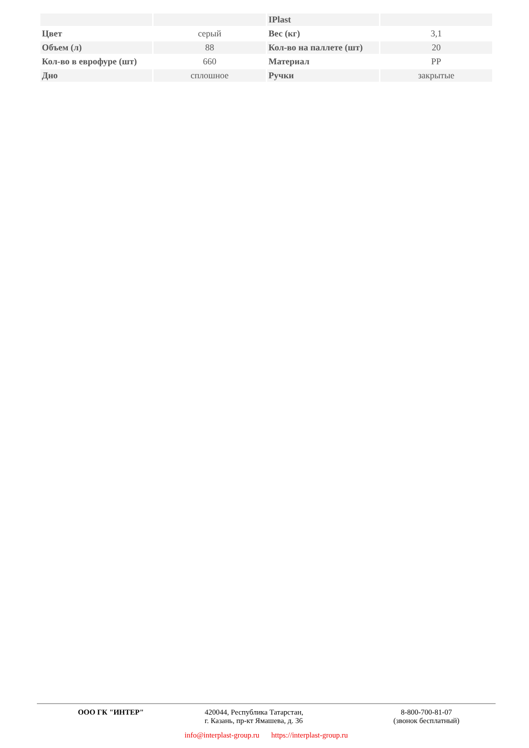| | | IPlast | |
| Цвет | серый | Вес (кг) | 3,1 |
| Объем (л) | 88 | Кол-во на паллете (шт) | 20 |
| Кол-во в еврофуре (шт) | 660 | Материал | PP |
| Дно | сплошное | Ручки | закрытые |
ООО ГК "ИНТЕР" 420044, Республика Татарстан,
г. Казань, пр-кт Ямашева, д. 36
8-800-700-81-07
(звонок бесплатный)
info@interplast-group.ru https://interplast-group.ru